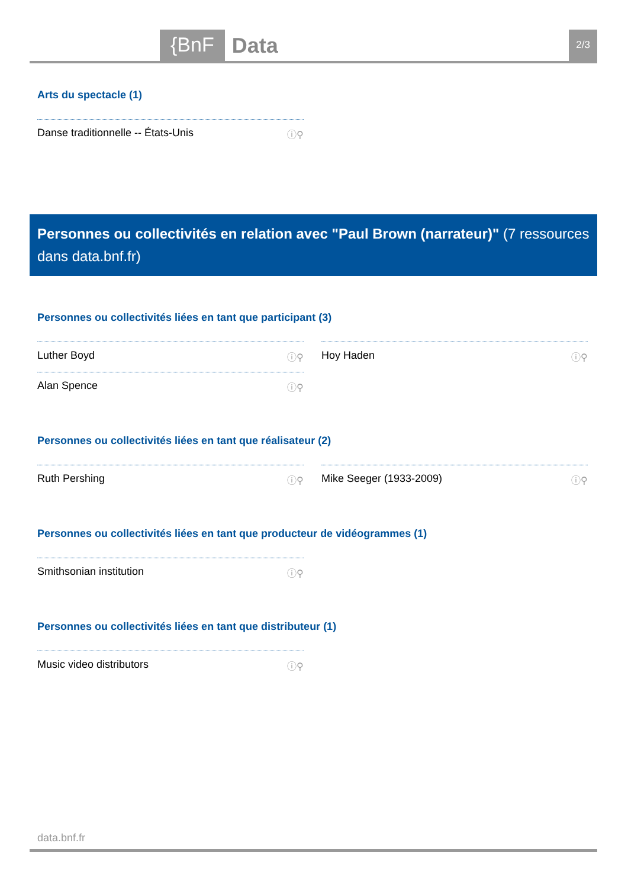{BnF Data 2/3
Arts du spectacle (1)
Danse traditionnelle -- États-Unis ⓘ⚲
Personnes ou collectivités en relation avec "Paul Brown (narrateur)" (7 ressources dans data.bnf.fr)
Personnes ou collectivités liées en tant que participant (3)
Luther Boyd ⓘ⚲
Alan Spence ⓘ⚲
Hoy Haden ⓘ⚲
Personnes ou collectivités liées en tant que réalisateur (2)
Ruth Pershing ⓘ⚲ Mike Seeger (1933-2009) ⓘ⚲
Personnes ou collectivités liées en tant que producteur de vidéogrammes (1)
Smithsonian institution ⓘ⚲
Personnes ou collectivités liées en tant que distributeur (1)
Music video distributors ⓘ⚲
data.bnf.fr